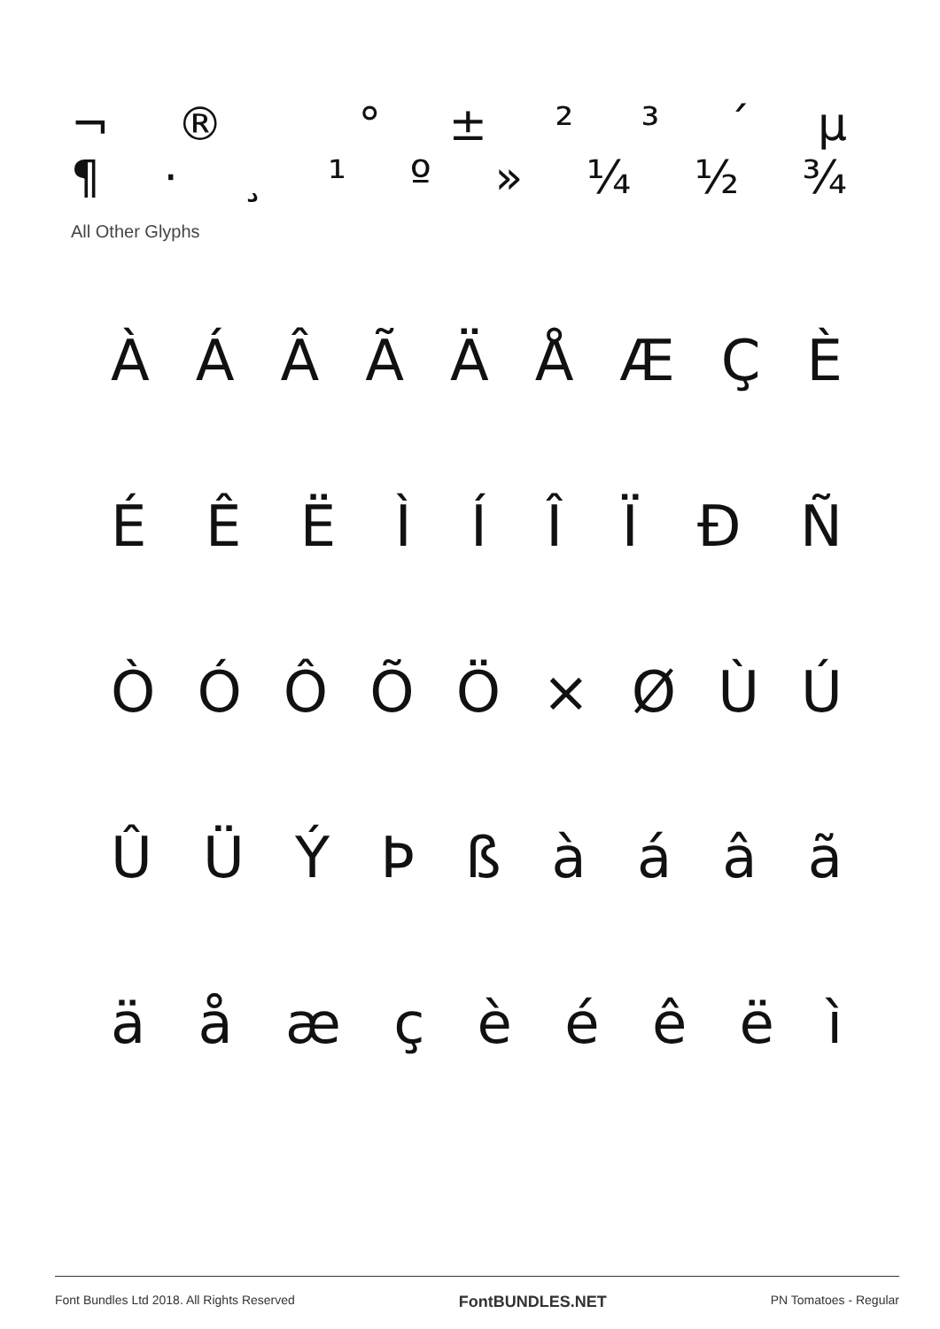¬ ® ° ± ²³ ´ µ
¶ · ¸ ¹ º » ¼ ½ ¾
All Other Glyphs
ÀÁÂÃÄÅÆÇÈ
ÉÊËÌÍÎÏÐÑ
ÒÓÔÕÖ × ØÙÚ
ÛÜÝÞßàáâã
äåæçèéêëì
Font Bundles Ltd 2018. All Rights Reserved FontBUNDLES.NET PN Tomatoes - Regular